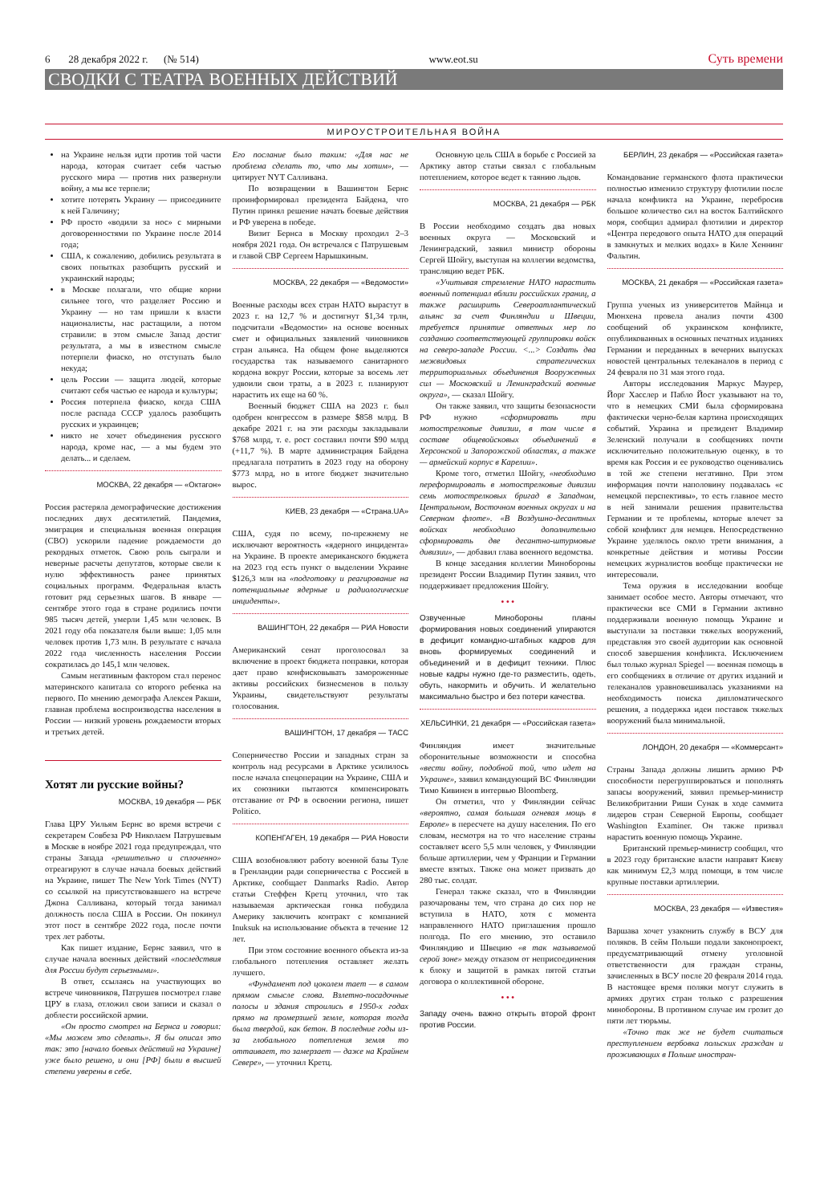6 28 декабря 2022 г. (№ 514) www.eot.su Суть времени
СВОДКИ С ТЕАТРА ВОЕННЫХ ДЕЙСТВИЙ
МИРОУСТРОИТЕЛЬНАЯ ВОЙНА
на Украине нельзя идти против той части народа, которая считает себя частью русского мира — против них развернули войну, а мы все терпели;
хотите потерять Украину — присоедините к ней Галичину;
РФ просто «водили за нос» с мирными договоренностями по Украине после 2014 года;
США, к сожалению, добились результата в своих попытках разобщить русский и украинский народы;
в Москве полагали, что общие корни сильнее того, что разделяет Россию и Украину — но там пришли к власти националисты, нас растащили, а потом стравили: в этом смысле Запад достиг результата, а мы в известном смысле потерпели фиаско, но отступать было некуда;
цель России — защита людей, которые считают себя частью ее народа и культуры;
Россия потерпела фиаско, когда США после распада СССР удалось разобщить русских и украинцев;
никто не хочет объединения русского народа, кроме нас, — а мы будем это делать... и сделаем.
МОСКВА, 22 декабря — «Октагон»
Россия растеряла демографические достижения последних двух десятилетий. Пандемия, эмиграция и специальная военная операция (СВО) ускорили падение рождаемости до рекордных отметок. Свою роль сыграли и неверные расчеты депутатов, которые свели к нулю эффективность ранее принятых социальных программ. Федеральная власть готовит ряд серьезных шагов. В январе — сентябре этого года в стране родились почти 985 тысяч детей, умерли 1,45 млн человек. В 2021 году оба показателя были выше: 1,05 млн человек против 1,73 млн. В результате с начала 2022 года численность населения России сократилась до 145,1 млн человек.
Самым негативным фактором стал перенос материнского капитала со второго ребенка на первого. По мнению демографа Алексея Ракши, главная проблема воспроизводства населения в России — низкий уровень рождаемости вторых и третьих детей.
Хотят ли русские войны?
МОСКВА, 19 декабря — РБК
Глава ЦРУ Уильям Бернс во время встречи с секретарем Совбеза РФ Николаем Патрушевым в Москве в ноябре 2021 года предупреждал, что страны Запада «решительно и сплоченно» отреагируют в случае начала боевых действий на Украине, пишет The New York Times (NYT) со ссылкой на присутствовавшего на встрече Джона Салливана, который тогда занимал должность посла США в России. Он покинул этот пост в сентябре 2022 года, после почти трех лет работы.
Как пишет издание, Бернс заявил, что в случае начала военных действий «последствия для России будут серьезными».
В ответ, ссылаясь на участвующих во встрече чиновников, Патрушев посмотрел главе ЦРУ в глаза, отложил свои записи и сказал о доблести российской армии.
«Он просто смотрел на Бернса и говорил: «Мы можем это сделать». Я бы описал это так: это [начало боевых действий на Украине] уже было решено, и они [РФ] были в высшей степени уверены в себе.
Его послание было таким: «Для нас не проблема сделать то, что мы хотим», — цитирует NYT Салливана.
По возвращении в Вашингтон Бернс проинформировал президента Байдена, что Путин принял решение начать боевые действия и РФ уверена в победе.
Визит Бернса в Москву проходил 2–3 ноября 2021 года. Он встречался с Патрушевым и главой СВР Сергеем Нарышкиным.
МОСКВА, 22 декабря — «Ведомости»
Военные расходы всех стран НАТО вырастут в 2023 г. на 12,7 % и достигнут $1,34 трлн, подсчитали «Ведомости» на основе военных смет и официальных заявлений чиновников стран альянса. На общем фоне выделяются государства так называемого санитарного кордона вокруг России, которые за восемь лет удвоили свои траты, а в 2023 г. планируют нарастить их еще на 60 %.
Военный бюджет США на 2023 г. был одобрен конгрессом в размере $858 млрд. В декабре 2021 г. на эти расходы закладывали $768 млрд, т. е. рост составил почти $90 млрд (+11,7 %). В марте администрация Байдена предлагала потратить в 2023 году на оборону $773 млрд, но в итоге бюджет значительно вырос.
КИЕВ, 23 декабря — «Страна.UA»
США, судя по всему, по-прежнему не исключают вероятность «ядерного инцидента» на Украине. В проекте американского бюджета на 2023 год есть пункт о выделении Украине $126,3 млн на «подготовку и реагирование на потенциальные ядерные и радиологические инциденты».
ВАШИНГТОН, 22 декабря — РИА Новости
Американский сенат проголосовал за включение в проект бюджета поправки, которая дает право конфисковывать замороженные активы российских бизнесменов в пользу Украины, свидетельствуют результаты голосования.
ВАШИНГТОН, 17 декабря — ТАСС
Соперничество России и западных стран за контроль над ресурсами в Арктике усилилось после начала спецоперации на Украине, США и их союзники пытаются компенсировать отставание от РФ в освоении региона, пишет Politico.
КОПЕНГАГЕН, 19 декабря — РИА Новости
США возобновляют работу военной базы Туле в Гренландии ради соперничества с Россией в Арктике, сообщает Danmarks Radio. Автор статьи Стеффен Кретц уточнил, что так называемая арктическая гонка побудила Америку заключить контракт с компанией Inuksuk на использование объекта в течение 12 лет.
При этом состояние военного объекта из-за глобального потепления оставляет желать лучшего.
«Фундамент под цоколем тает — в самом прямом смысле слова. Взлетно-посадочные полосы и здания строились в 1950-х годах прямо на промерзшей земле, которая тогда была твердой, как бетон. В последние годы из-за глобального потепления земля то оттаивает, то замерзает — даже на Крайнем Севере», — уточнил Кретц.
Основную цель США в борьбе с Россией за Арктику автор статьи связал с глобальным потеплением, которое ведет к таянию льдов.
МОСКВА, 21 декабря — РБК
В России необходимо создать два новых военных округа — Московский и Ленинградский, заявил министр обороны Сергей Шойгу, выступая на коллегии ведомства, трансляцию ведет РБК.
«Учитывая стремление НАТО нарастить военный потенциал вблизи российских границ, а также расширить Североатлантический альянс за счет Финляндии и Швеции, требуется принятие ответных мер по созданию соответствующей группировки войск на северо-западе России. <...> Создать два межвидовых стратегических территориальных объединения Вооруженных сил — Московский и Ленинградский военные округа», — сказал Шойгу.
Он также заявил, что защиты безопасности РФ нужно «сформировать три мотострелковые дивизии, в том числе в составе общевойсковых объединений в Херсонской и Запорожской областях, а также — армейский корпус в Карелии».
Кроме того, отметил Шойгу, «необходимо переформировать в мотострелковые дивизии семь мотострелковых бригад в Западном, Центральном, Восточном военных округах и на Северном флоте». «В Воздушно-десантных войсках необходимо дополнительно сформировать две десантно-штурмовые дивизии», — добавил глава военного ведомства.
В конце заседания коллегии Минобороны президент России Владимир Путин заявил, что поддерживает предложения Шойгу.
• • •
Озвученные Минобороны планы формирования новых соединений упираются в дефицит командно-штабных кадров для вновь формируемых соединений и объединений и в дефицит техники. Плюс новые кадры нужно где-то разместить, одеть, обуть, накормить и обучить. И желательно максимально быстро и без потери качества.
ХЕЛЬСИНКИ, 21 декабря — «Российская газета»
Финляндия имеет значительные оборонительные возможности и способна «вести войну, подобной той, что идет на Украине», заявил командующий ВС Финляндии Тимо Кивинен в интервью Bloomberg.
Он отметил, что у Финляндии сейчас «вероятно, самая большая огневая мощь в Европе» в пересчете на душу населения. По его словам, несмотря на то что население страны составляет всего 5,5 млн человек, у Финляндии больше артиллерии, чем у Франции и Германии вместе взятых. Также она может призвать до 280 тыс. солдат.
Генерал также сказал, что в Финляндии разочарованы тем, что страна до сих пор не вступила в НАТО, хотя с момента направленного НАТО приглашения прошло полгода. По его мнению, это оставило Финляндию и Швецию «в так называемой серой зоне» между отказом от неприсоединения к блоку и защитой в рамках пятой статьи договора о коллективной обороне.
• • •
Западу очень важно открыть второй фронт против России.
БЕРЛИН, 23 декабря — «Российская газета»
Командование германского флота практически полностью изменило структуру флотилии после начала конфликта на Украине, перебросив большое количество сил на восток Балтийского моря, сообщил адмирал флотилии и директор «Центра передового опыта НАТО для операций в замкнутых и мелких водах» в Киле Хеннинг Фальтин.
МОСКВА, 21 декабря — «Российская газета»
Группа ученых из университетов Майнца и Мюнхена провела анализ почти 4300 сообщений об украинском конфликте, опубликованных в основных печатных изданиях Германии и переданных в вечерних выпусках новостей центральных телеканалов в период с 24 февраля по 31 мая этого года.
Авторы исследования Маркус Маурер, Йорг Хасслер и Пабло Йост указывают на то, что в немецких СМИ была сформирована фактически черно-белая картина происходящих событий. Украина и президент Владимир Зеленский получали в сообщениях почти исключительно положительную оценку, в то время как Россия и ее руководство оценивались в той же степени негативно. При этом информация почти наполовину подавалась «с немецкой перспективы», то есть главное место в ней занимали решения правительства Германии и те проблемы, которые влечет за собой конфликт для немцев. Непосредственно Украине уделялось около трети внимания, а конкретные действия и мотивы России немецких журналистов вообще практически не интересовали.
Тема оружия в исследовании вообще занимает особое место. Авторы отмечают, что практически все СМИ в Германии активно поддерживали военную помощь Украине и выступали за поставки тяжелых вооружений, представляя это своей аудитории как основной способ завершения конфликта. Исключением был только журнал Spiegel — военная помощь в его сообщениях в отличие от других изданий и телеканалов уравновешивалась указаниями на необходимость поиска дипломатического решения, а поддержка идеи поставок тяжелых вооружений была минимальной.
ЛОНДОН, 20 декабря — «Коммерсант»
Страны Запада должны лишить армию РФ способности перегруппироваться и пополнять запасы вооружений, заявил премьер-министр Великобритании Риши Сунак в ходе саммита лидеров стран Северной Европы, сообщает Washington Examiner. Он также призвал нарастить военную помощь Украине.
Британский премьер-министр сообщил, что в 2023 году британские власти направят Киеву как минимум £2,3 млрд помощи, в том числе крупные поставки артиллерии.
МОСКВА, 23 декабря — «Известия»
Варшава хочет узаконить службу в ВСУ для поляков. В сейм Польши подали законопроект, предусматривающий отмену уголовной ответственности для граждан страны, зачисленных в ВСУ после 20 февраля 2014 года. В настоящее время поляки могут служить в армиях других стран только с разрешения минобороны. В противном случае им грозит до пяти лет тюрьмы.
«Точно так же не будет считаться преступлением вербовка польских граждан и проживающих в Польше иностран-